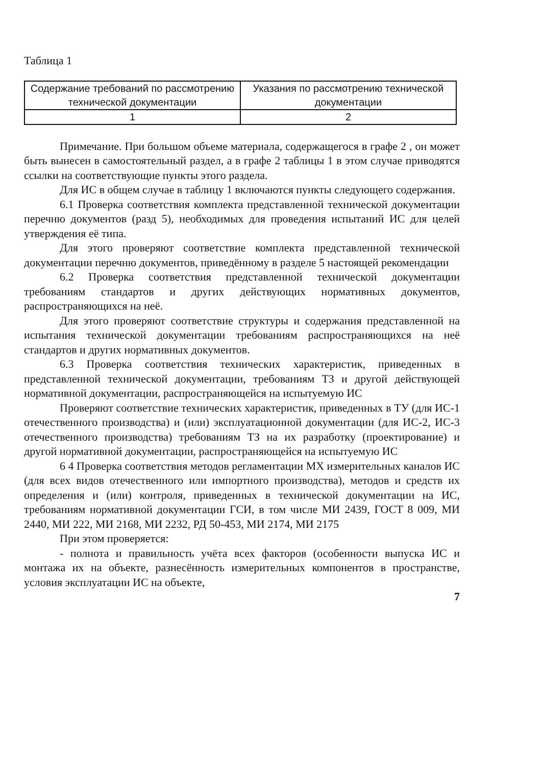Таблица 1
| Содержание требований по рассмотрению технической документации | Указания по рассмотрению технической документации |
| 1 | 2 |
Примечание. При большом объеме материала, содержащегося в графе 2 , он может быть вынесен в самостоятельный раздел, а в графе 2 таблицы 1 в этом случае приводятся ссылки на соответствующие пункты этого раздела.
Для ИС в общем случае в таблицу 1 включаются пункты следующего содержания.
6.1 Проверка соответствия комплекта представленной технической документации перечню документов (разд 5), необходимых для проведения испытаний ИС для целей утверждения её типа.
Для этого проверяют соответствие комплекта представленной технической документации перечню документов, приведённому в разделе 5 настоящей рекомендации
6.2 Проверка соответствия представленной технической документации требованиям стандартов и других действующих нормативных документов, распространяющихся на неё.
Для этого проверяют соответствие структуры и содержания представленной на испытания технической документации требованиям распространяющихся на неё стандартов и других нормативных документов.
6.3 Проверка соответствия технических характеристик, приведенных в представленной технической документации, требованиям ТЗ и другой действующей нормативной документации, распространяющейся на испытуемую ИС
Проверяют соответствие технических характеристик, приведенных в ТУ (для ИС-1 отечественного производства) и (или) эксплуатационной документации (для ИС-2, ИС-3 отечественного производства) требованиям ТЗ на их разработку (проектирование) и другой нормативной документации, распространяющейся на испытуемую ИС
6 4 Проверка соответствия методов регламентации МХ измерительных каналов ИС (для всех видов отечественного или импортного производства), методов и средств их определения и (или) контроля, приведенных в технической документации на ИС, требованиям нормативной документации ГСИ, в том числе МИ 2439, ГОСТ 8 009, МИ 2440, МИ 222, МИ 2168, МИ 2232, РД 50-453, МИ 2174, МИ 2175
При этом проверяется:
- полнота и правильность учёта всех факторов (особенности выпуска ИС и монтажа их на объекте, разнесённость измерительных компонентов в пространстве, условия эксплуатации ИС на объекте,
7